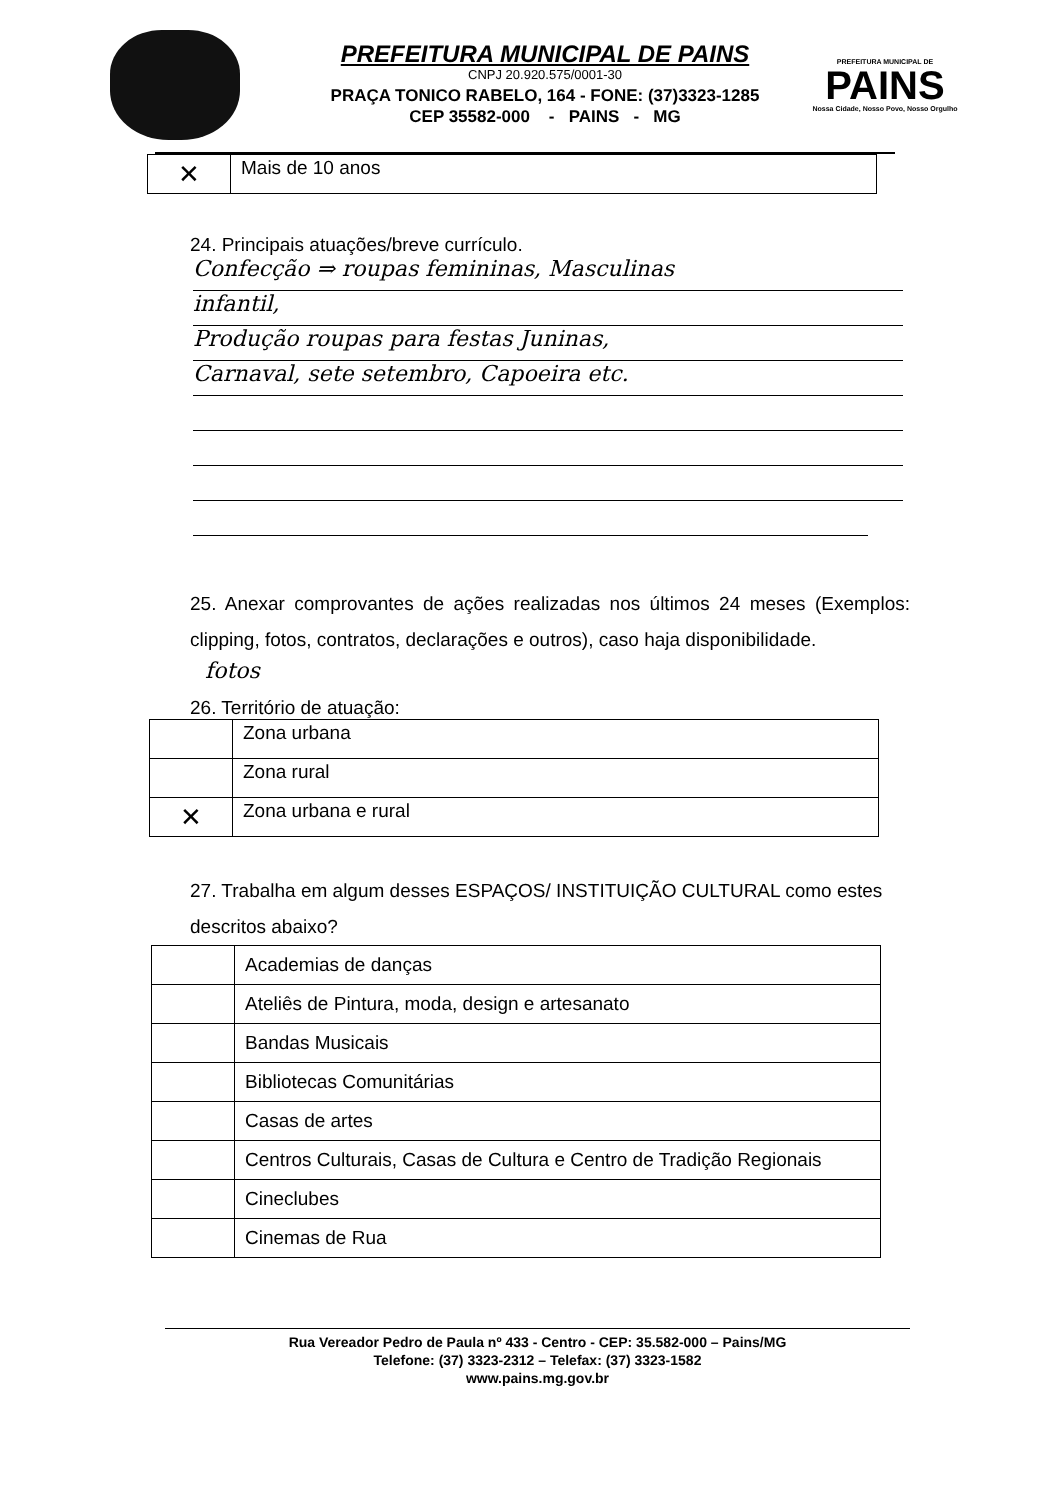PREFEITURA MUNICIPAL DE PAINS
CNPJ 20.920.575/0001-30
PRAÇA TONICO RABELO, 164 - FONE: (37)3323-1285
CEP 35582-000 - PAINS - MG
PREFEITURA MUNICIPAL DE
PAINS
Nossa Cidade, Nosso Povo, Nosso Orgulho
| ✕ | Mais de 10 anos |
24. Principais atuações/breve currículo.
Confecção ⇒ roupas femininas, Masculinas
infantil,
Produção roupas para festas Juninas,
Carnaval, sete setembro, Capoeira etc.
25. Anexar comprovantes de ações realizadas nos últimos 24 meses (Exemplos: clipping, fotos, contratos, declarações e outros), caso haja disponibilidade.
fotos
26. Território de atuação:
| | Zona urbana |
| | Zona rural |
| ✕ | Zona urbana e rural |
27. Trabalha em algum desses ESPAÇOS/ INSTITUIÇÃO CULTURAL como estes descritos abaixo?
| | Academias de danças |
| | Ateliês de Pintura, moda, design e artesanato |
| | Bandas Musicais |
| | Bibliotecas Comunitárias |
| | Casas de artes |
| | Centros Culturais, Casas de Cultura e Centro de Tradição Regionais |
| | Cineclubes |
| | Cinemas de Rua |
Rua Vereador Pedro de Paula nº 433 - Centro - CEP: 35.582-000 – Pains/MG
Telefone: (37) 3323-2312 – Telefax: (37) 3323-1582
www.pains.mg.gov.br